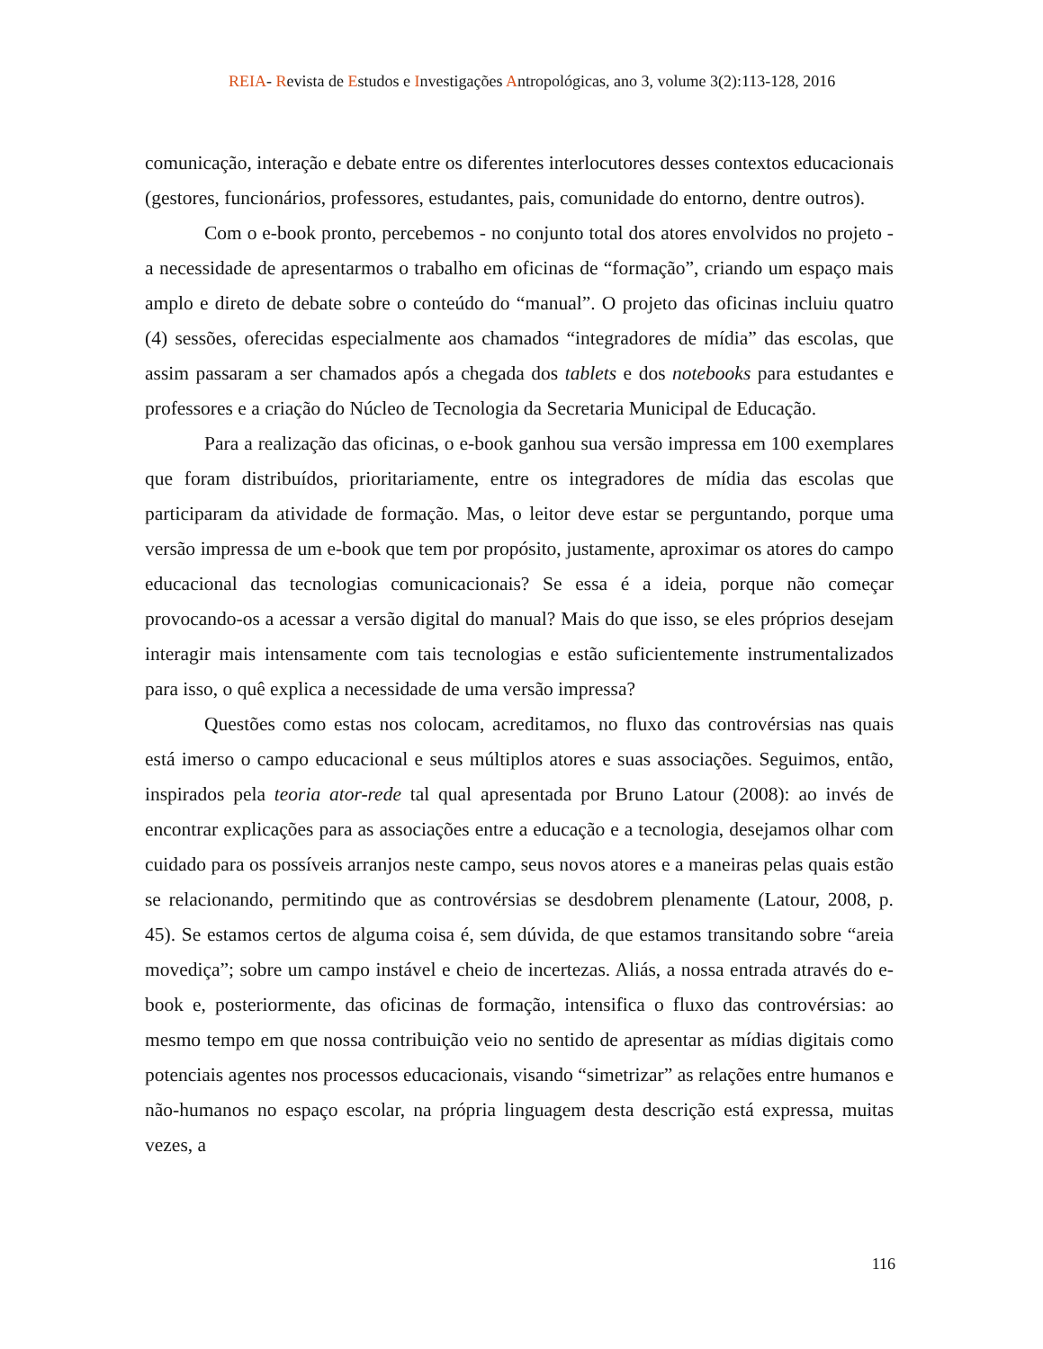REIA- Revista de Estudos e Investigações Antropológicas, ano 3, volume 3(2):113-128, 2016
comunicação, interação e debate entre os diferentes interlocutores desses contextos educacionais (gestores, funcionários, professores, estudantes, pais, comunidade do entorno, dentre outros).
Com o e-book pronto, percebemos - no conjunto total dos atores envolvidos no projeto - a necessidade de apresentarmos o trabalho em oficinas de “formação”, criando um espaço mais amplo e direto de debate sobre o conteúdo do “manual”. O projeto das oficinas incluiu quatro (4) sessões, oferecidas especialmente aos chamados “integradores de mídia” das escolas, que assim passaram a ser chamados após a chegada dos tablets e dos notebooks para estudantes e professores e a criação do Núcleo de Tecnologia da Secretaria Municipal de Educação.
Para a realização das oficinas, o e-book ganhou sua versão impressa em 100 exemplares que foram distribuídos, prioritariamente, entre os integradores de mídia das escolas que participaram da atividade de formação. Mas, o leitor deve estar se perguntando, porque uma versão impressa de um e-book que tem por propósito, justamente, aproximar os atores do campo educacional das tecnologias comunicacionais? Se essa é a ideia, porque não começar provocando-os a acessar a versão digital do manual? Mais do que isso, se eles próprios desejam interagir mais intensamente com tais tecnologias e estão suficientemente instrumentalizados para isso, o quê explica a necessidade de uma versão impressa?
Questões como estas nos colocam, acreditamos, no fluxo das controvérsias nas quais está imerso o campo educacional e seus múltiplos atores e suas associações. Seguimos, então, inspirados pela teoria ator-rede tal qual apresentada por Bruno Latour (2008): ao invés de encontrar explicações para as associações entre a educação e a tecnologia, desejamos olhar com cuidado para os possíveis arranjos neste campo, seus novos atores e a maneiras pelas quais estão se relacionando, permitindo que as controvérsias se desdobrem plenamente (Latour, 2008, p. 45). Se estamos certos de alguma coisa é, sem dúvida, de que estamos transitando sobre “areia movediça”; sobre um campo instável e cheio de incertezas. Aliás, a nossa entrada através do e-book e, posteriormente, das oficinas de formação, intensifica o fluxo das controvérsias: ao mesmo tempo em que nossa contribuição veio no sentido de apresentar as mídias digitais como potenciais agentes nos processos educacionais, visando “simetrizar” as relações entre humanos e não-humanos no espaço escolar, na própria linguagem desta descrição está expressa, muitas vezes, a
116